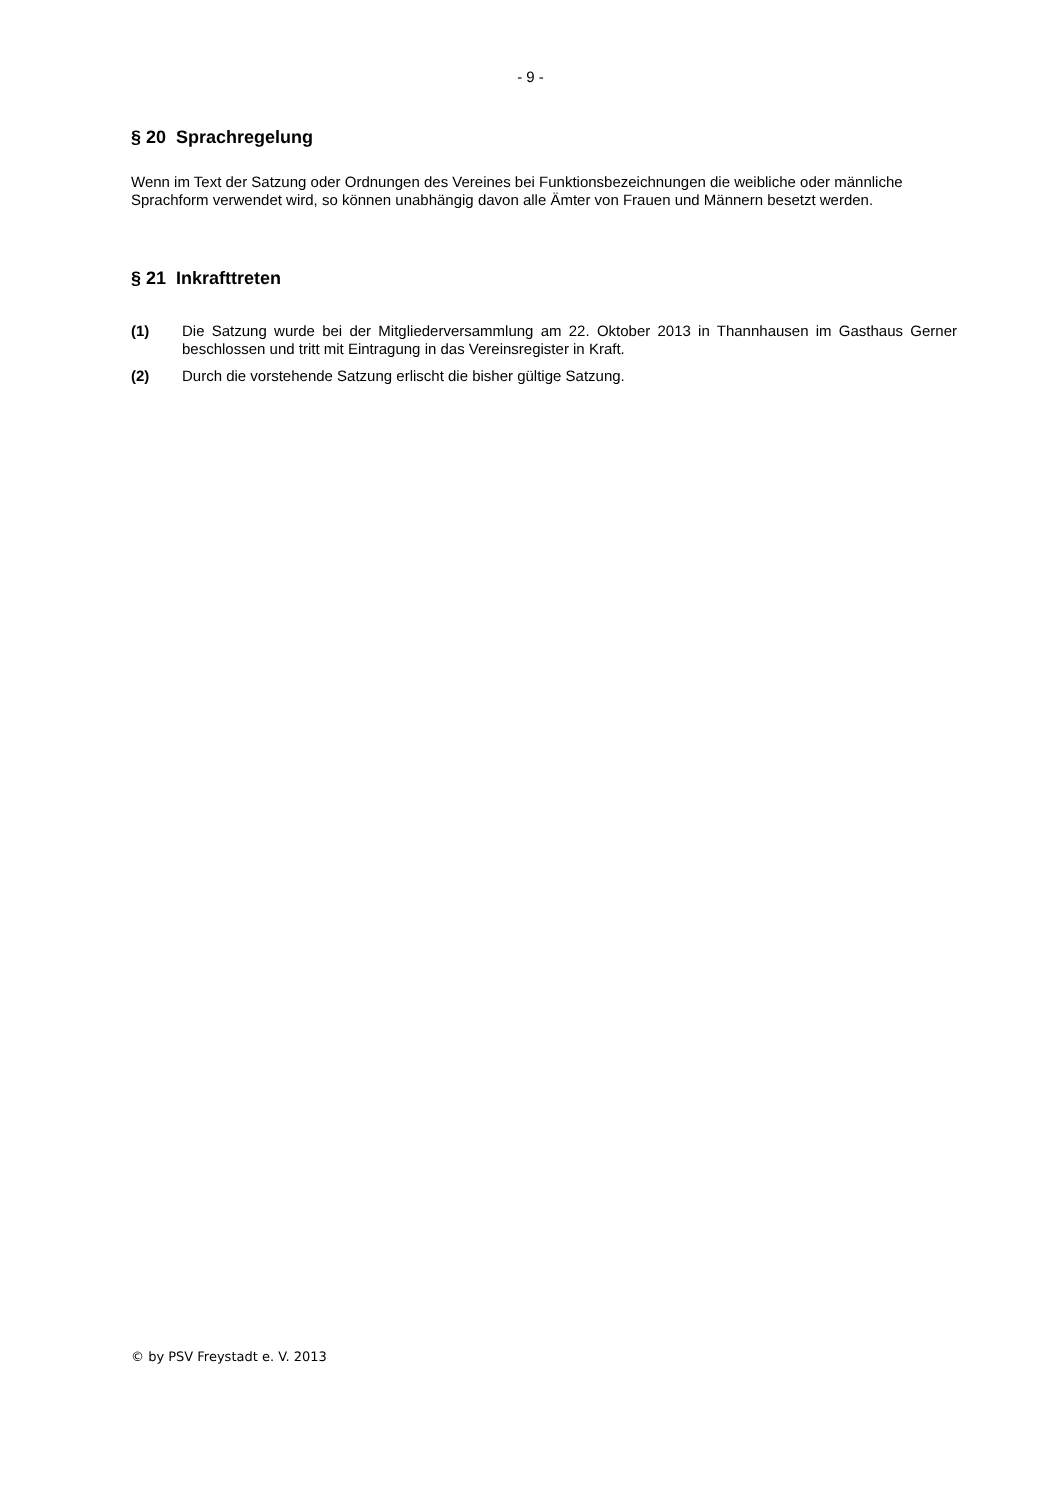- 9 -
§ 20 Sprachregelung
Wenn im Text der Satzung oder Ordnungen des Vereines bei Funktionsbezeichnungen die weibliche oder männliche Sprachform verwendet wird, so können unabhängig davon alle Ämter von Frauen und Männern besetzt werden.
§ 21 Inkrafttreten
(1) Die Satzung wurde bei der Mitgliederversammlung am 22. Oktober 2013 in Thannhausen im Gasthaus Gerner beschlossen und tritt mit Eintragung in das Vereinsregister in Kraft.
(2) Durch die vorstehende Satzung erlischt die bisher gültige Satzung.
© by PSV Freystadt e. V. 2013